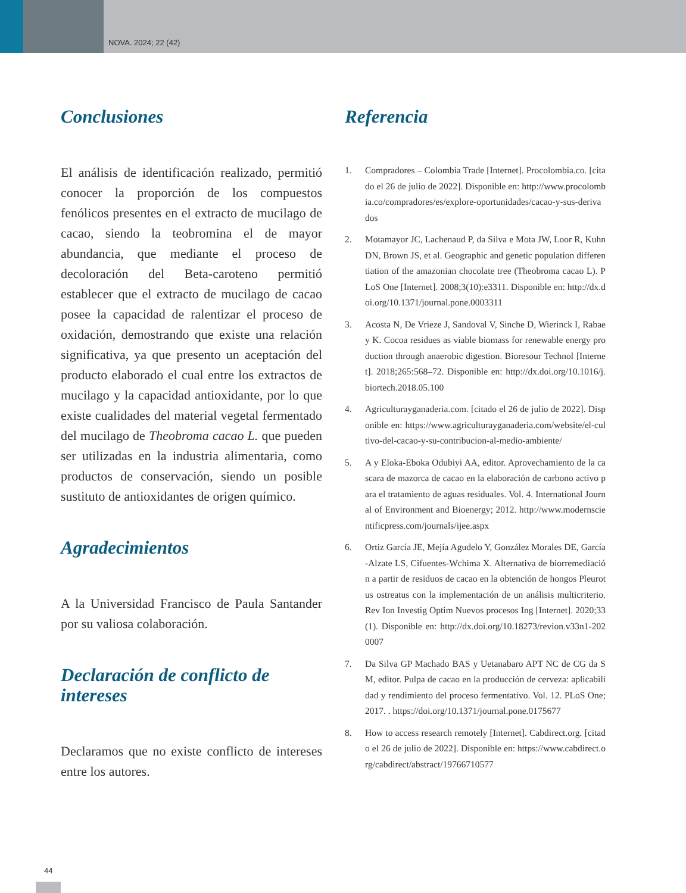NOVA. 2024; 22 (42)
Conclusiones
El análisis de identificación realizado, permitió conocer la proporción de los compuestos fenólicos presentes en el extracto de mucilago de cacao, siendo la teobromina el de mayor abundancia, que mediante el proceso de decoloración del Beta-caroteno permitió establecer que el extracto de mucilago de cacao posee la capacidad de ralentizar el proceso de oxidación, demostrando que existe una relación significativa, ya que presento un aceptación del producto elaborado el cual entre los extractos de mucilago y la capacidad antioxidante, por lo que existe cualidades del material vegetal fermentado del mucilago de Theobroma cacao L. que pueden ser utilizadas en la industria alimentaria, como productos de conservación, siendo un posible sustituto de antioxidantes de origen químico.
Agradecimientos
A la Universidad Francisco de Paula Santander por su valiosa colaboración.
Declaración de conflicto de intereses
Declaramos que no existe conflicto de intereses entre los autores.
Referencia
1. Compradores – Colombia Trade [Internet]. Procolombia.co. [citado el 26 de julio de 2022]. Disponible en: http://www.procolombia.co/compradores/es/explore-oportunidades/cacao-y-sus-derivados
2. Motamayor JC, Lachenaud P, da Silva e Mota JW, Loor R, Kuhn DN, Brown JS, et al. Geographic and genetic population differentiation of the amazonian chocolate tree (Theobroma cacao L). PLoS One [Internet]. 2008;3(10):e3311. Disponible en: http://dx.doi.org/10.1371/journal.pone.0003311
3. Acosta N, De Vrieze J, Sandoval V, Sinche D, Wierinck I, Rabaey K. Cocoa residues as viable biomass for renewable energy production through anaerobic digestion. Bioresour Technol [Internet]. 2018;265:568–72. Disponible en: http://dx.doi.org/10.1016/j.biortech.2018.05.100
4. Agriculturayganaderia.com. [citado el 26 de julio de 2022]. Disponible en: https://www.agriculturayganaderia.com/website/el-cultivo-del-cacao-y-su-contribucion-al-medio-ambiente/
5. A y Eloka-Eboka Odubiyi AA, editor. Aprovechamiento de la cascara de mazorca de cacao en la elaboración de carbono activo para el tratamiento de aguas residuales. Vol. 4. International Journal of Environment and Bioenergy; 2012. http://www.modernscientificpress.com/journals/ijee.aspx
6. Ortiz García JE, Mejía Agudelo Y, González Morales DE, García-Alzate LS, Cifuentes-Wchima X. Alternativa de biorremediación a partir de residuos de cacao en la obtención de hongos Pleurotus ostreatus con la implementación de un análisis multicriterio. Rev Ion Investig Optim Nuevos procesos Ing [Internet]. 2020;33(1). Disponible en: http://dx.doi.org/10.18273/revion.v33n1-2020007
7. Da Silva GP Machado BAS y Uetanabaro APT NC de CG da SM, editor. Pulpa de cacao en la producción de cerveza: aplicabilidad y rendimiento del proceso fermentativo. Vol. 12. PLoS One; 2017. . https://doi.org/10.1371/journal.pone.0175677
8. How to access research remotely [Internet]. Cabdirect.org. [citado el 26 de julio de 2022]. Disponible en: https://www.cabdirect.org/cabdirect/abstract/19766710577
44